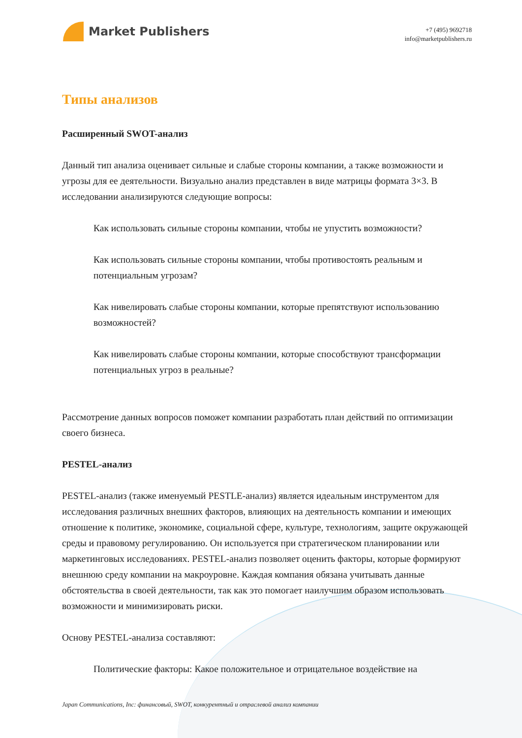Market Publishers
+7 (495) 9692718
info@marketpublishers.ru
Типы анализов
Расширенный SWOT-анализ
Данный тип анализа оценивает сильные и слабые стороны компании, а также возможности и угрозы для ее деятельности. Визуально анализ представлен в виде матрицы формата 3×3. В исследовании анализируются следующие вопросы:
Как использовать сильные стороны компании, чтобы не упустить возможности?
Как использовать сильные стороны компании, чтобы противостоять реальным и потенциальным угрозам?
Как нивелировать слабые стороны компании, которые препятствуют использованию возможностей?
Как нивелировать слабые стороны компании, которые способствуют трансформации потенциальных угроз в реальные?
Рассмотрение данных вопросов поможет компании разработать план действий по оптимизации своего бизнеса.
PESTEL-анализ
PESTEL-анализ (также именуемый PESTLE-анализ) является идеальным инструментом для исследования различных внешних факторов, влияющих на деятельность компании и имеющих отношение к политике, экономике, социальной сфере, культуре, технологиям, защите окружающей среды и правовому регулированию. Он используется при стратегическом планировании или маркетинговых исследованиях. PESTEL-анализ позволяет оценить факторы, которые формируют внешнюю среду компании на макроуровне. Каждая компания обязана учитывать данные обстоятельства в своей деятельности, так как это помогает наилучшим образом использовать возможности и минимизировать риски.
Основу PESTEL-анализа составляют:
Политические факторы: Какое положительное и отрицательное воздействие на
Japan Communications, Inc: финансовый, SWOT, конкурентный и отраслевой анализ компании